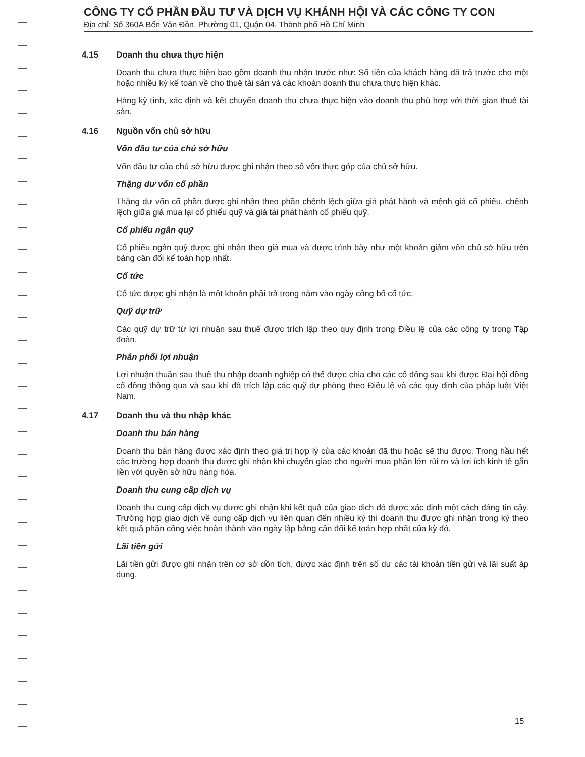CÔNG TY CỔ PHẦN ĐẦU TƯ VÀ DỊCH VỤ KHÁNH HỘI VÀ CÁC CÔNG TY CON
Địa chỉ: Số 360A Bến Vân Đồn, Phường 01, Quận 04, Thành phố Hồ Chí Minh
4.15 Doanh thu chưa thực hiện
Doanh thu chưa thực hiện bao gồm doanh thu nhận trước như: Số tiền của khách hàng đã trả trước cho một hoặc nhiều kỳ kế toán về cho thuê tài sản và các khoản doanh thu chưa thực hiện khác.
Hàng kỳ tính, xác định và kết chuyển doanh thu chưa thực hiện vào doanh thu phù hợp với thời gian thuê tài sản.
4.16 Nguồn vốn chủ sở hữu
Vốn đầu tư của chủ sở hữu
Vốn đầu tư của chủ sở hữu được ghi nhận theo số vốn thực góp của chủ sở hữu.
Thặng dư vốn cổ phần
Thặng dư vốn cổ phần được ghi nhận theo phần chênh lệch giữa giá phát hành và mệnh giá cổ phiếu, chênh lệch giữa giá mua lại cổ phiếu quỹ và giá tái phát hành cổ phiếu quỹ.
Cổ phiếu ngân quỹ
Cổ phiếu ngân quỹ được ghi nhận theo giá mua và được trình bày như một khoản giảm vốn chủ sở hữu trên bảng cân đối kế toán hợp nhất.
Cổ tức
Cổ tức được ghi nhận là một khoản phải trả trong năm vào ngày công bố cổ tức.
Quỹ dự trữ
Các quỹ dự trữ từ lợi nhuận sau thuế được trích lập theo quy định trong Điều lệ của các công ty trong Tập đoàn.
Phân phối lợi nhuận
Lợi nhuận thuần sau thuế thu nhập doanh nghiệp có thể được chia cho các cổ đông sau khi được Đại hội đồng cổ đông thông qua và sau khi đã trích lập các quỹ dự phòng theo Điều lệ và các quy định của pháp luật Việt Nam.
4.17 Doanh thu và thu nhập khác
Doanh thu bán hàng
Doanh thu bán hàng được xác định theo giá trị hợp lý của các khoản đã thu hoặc sẽ thu được. Trong hầu hết các trường hợp doanh thu được ghi nhận khi chuyển giao cho người mua phần lớn rủi ro và lợi ích kinh tế gắn liền với quyền sở hữu hàng hóa.
Doanh thu cung cấp dịch vụ
Doanh thu cung cấp dịch vụ được ghi nhận khi kết quả của giao dịch đó được xác định một cách đáng tin cậy. Trường hợp giao dịch về cung cấp dịch vụ liên quan đến nhiều kỳ thì doanh thu được ghi nhận trong kỳ theo kết quả phần công việc hoàn thành vào ngày lập bảng cân đối kế toán hợp nhất của kỳ đó.
Lãi tiền gửi
Lãi tiền gửi được ghi nhận trên cơ sở dồn tích, được xác định trên số dư các tài khoản tiền gửi và lãi suất áp dụng.
15